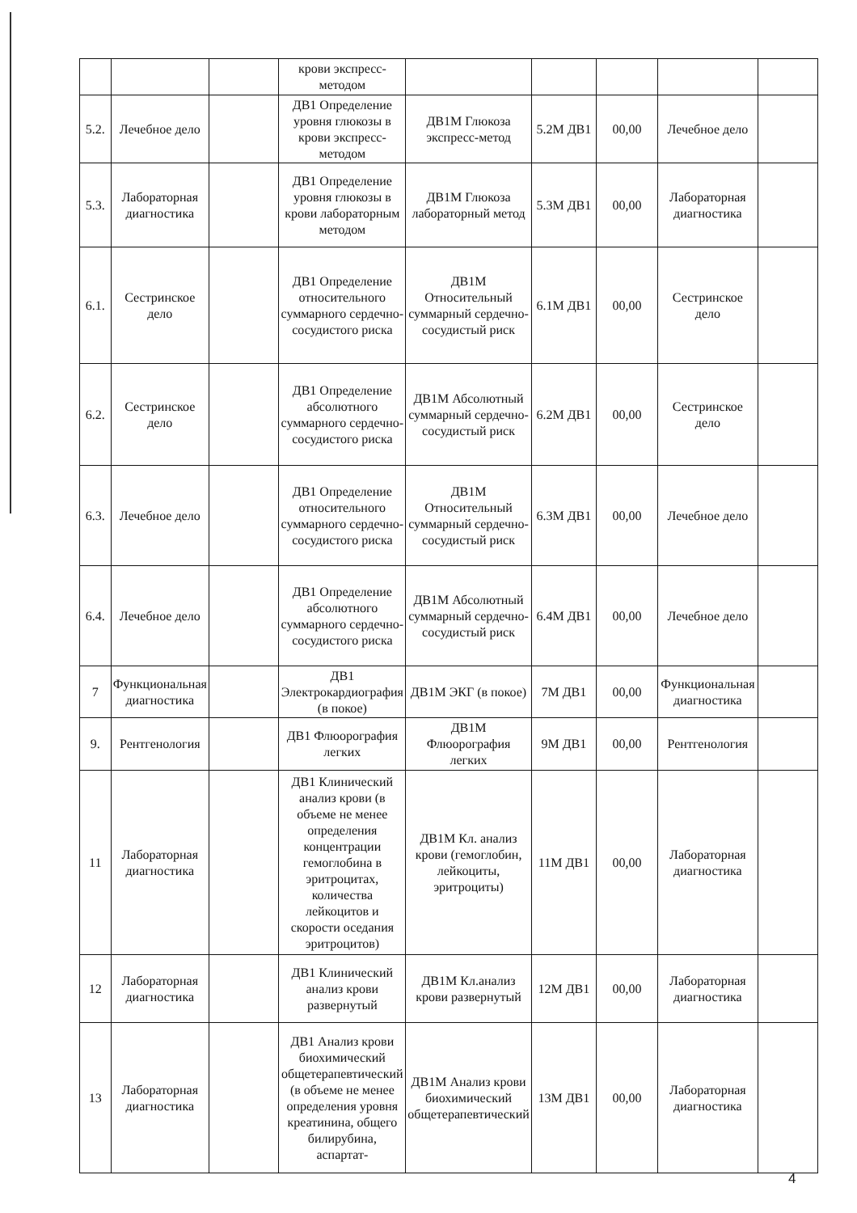| | | | крови экспресс-методом | | | | | |
| 5.2. | Лечебное дело | | ДВ1 Определение уровня глюкозы в крови экспресс-методом | ДВ1М Глюкоза экспресс-метод | 5.2М ДВ1 | 00,00 | Лечебное дело | |
| 5.3. | Лабораторная диагностика | | ДВ1 Определение уровня глюкозы в крови лабораторным методом | ДВ1М Глюкоза лабораторный метод | 5.3М ДВ1 | 00,00 | Лабораторная диагностика | |
| 6.1. | Сестринское дело | | ДВ1 Определение относительного суммарного сердечно-сосудистого риска | ДВ1М Относительный суммарный сердечно-сосудистый риск | 6.1М ДВ1 | 00,00 | Сестринское дело | |
| 6.2. | Сестринское дело | | ДВ1 Определение абсолютного суммарного сердечно-сосудистого риска | ДВ1М Абсолютный суммарный сердечно-сосудистый риск | 6.2М ДВ1 | 00,00 | Сестринское дело | |
| 6.3. | Лечебное дело | | ДВ1 Определение относительного суммарного сердечно-сосудистого риска | ДВ1М Относительный суммарный сердечно-сосудистый риск | 6.3М ДВ1 | 00,00 | Лечебное дело | |
| 6.4. | Лечебное дело | | ДВ1 Определение абсолютного суммарного сердечно-сосудистого риска | ДВ1М Абсолютный суммарный сердечно-сосудистый риск | 6.4М ДВ1 | 00,00 | Лечебное дело | |
| 7 | Функциональная диагностика | | ДВ1 Электрокардиография (в покое) | ДВ1М ЭКГ (в покое) | 7М ДВ1 | 00,00 | Функциональная диагностика | |
| 9. | Рентгенология | | ДВ1 Флюорография легких | ДВ1М Флюорография легких | 9М ДВ1 | 00,00 | Рентгенология | |
| 11 | Лабораторная диагностика | | ДВ1 Клинический анализ крови (в объеме не менее определения концентрации гемоглобина в эритроцитах, количества лейкоцитов и скорости оседания эритроцитов) | ДВ1М Кл. анализ крови (гемоглобин, лейкоциты, эритроциты) | 11М ДВ1 | 00,00 | Лабораторная диагностика | |
| 12 | Лабораторная диагностика | | ДВ1 Клинический анализ крови развернутый | ДВ1М Кл.анализ крови развернутый | 12М ДВ1 | 00,00 | Лабораторная диагностика | |
| 13 | Лабораторная диагностика | | ДВ1 Анализ крови биохимический общетерапевтический (в объеме не менее определения уровня креатинина, общего билирубина, аспартат- | ДВ1М Анализ крови биохимический общетерапевтический | 13М ДВ1 | 00,00 | Лабораторная диагностика | |
4